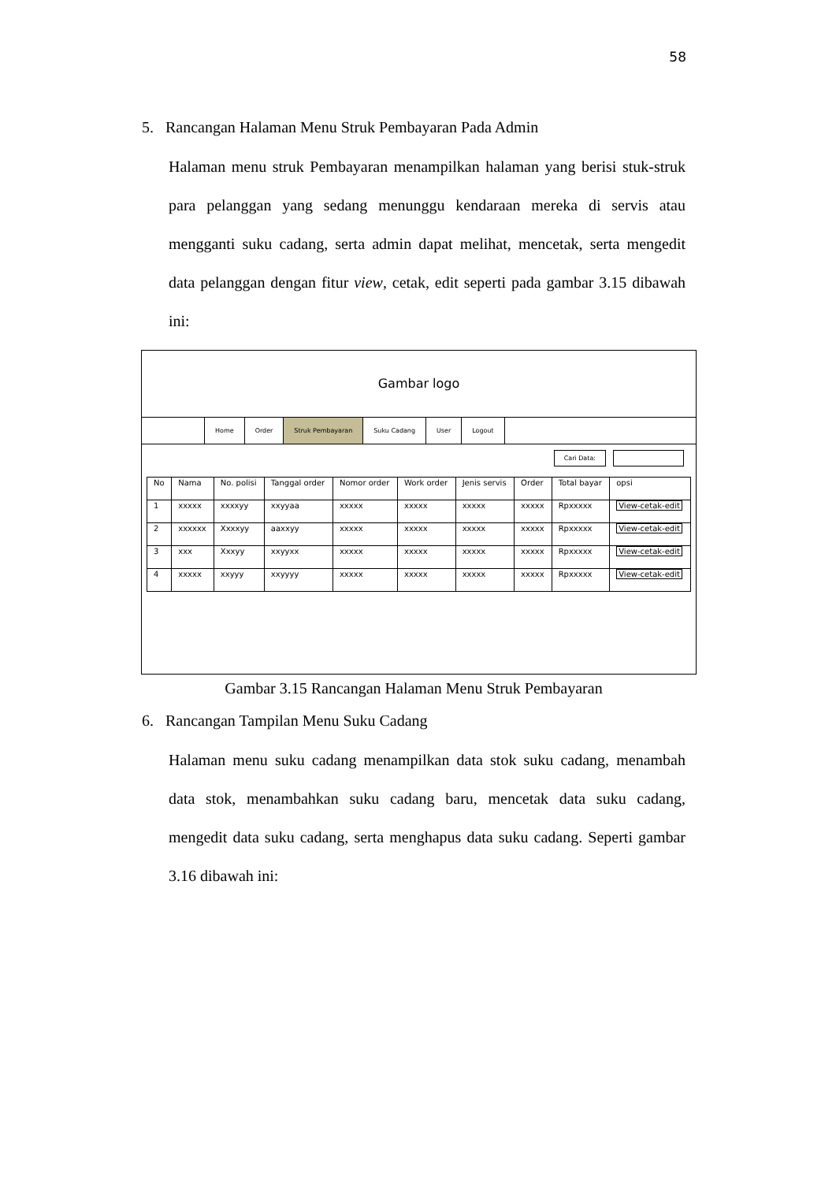58
5. Rancangan Halaman Menu Struk Pembayaran Pada Admin
Halaman menu struk Pembayaran menampilkan halaman yang berisi stuk-struk para pelanggan yang sedang menunggu kendaraan mereka di servis atau mengganti suku cadang, serta admin dapat melihat, mencetak, serta mengedit data pelanggan dengan fitur view, cetak, edit seperti pada gambar 3.15 dibawah ini:
Gambar logo
Home Order Struk Pembayaran Suku Cadang User Logout
Cari Data:
| No | Nama | No. polisi | Tanggal order | Nomor order | Work order | Jenis servis | Order | Total bayar | opsi |
| --- | --- | --- | --- | --- | --- | --- | --- | --- | --- |
| 1 | xxxxx | xxxxyy | xxyyaa | xxxxx | xxxxx | xxxxx | xxxxx | Rpxxxxx | View-cetak-edit |
| 2 | xxxxxx | Xxxxyy | aaxxyy | xxxxx | xxxxx | xxxxx | xxxxx | Rpxxxxx | View-cetak-edit |
| 3 | xxx | Xxxyy | xxyyxx | xxxxx | xxxxx | xxxxx | xxxxx | Rpxxxxx | View-cetak-edit |
| 4 | xxxxx | xxyyy | xxyyyy | xxxxx | xxxxx | xxxxx | xxxxx | Rpxxxxx | View-cetak-edit |
Gambar 3.15 Rancangan Halaman Menu Struk Pembayaran
6. Rancangan Tampilan Menu Suku Cadang
Halaman menu suku cadang menampilkan data stok suku cadang, menambah data stok, menambahkan suku cadang baru, mencetak data suku cadang, mengedit data suku cadang, serta menghapus data suku cadang. Seperti gambar 3.16 dibawah ini: